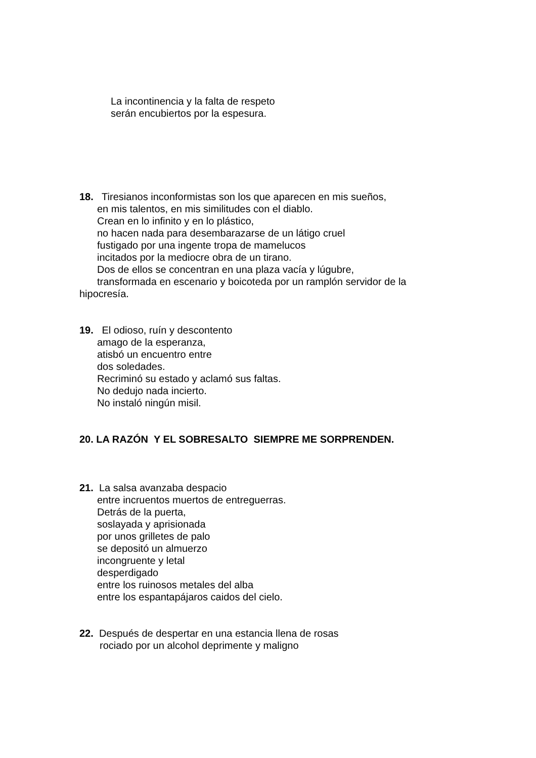La incontinencia y la falta de respeto
serán encubiertos por la espesura.
18. Tiresianos inconformistas son los que aparecen en mis sueños,
en mis talentos, en mis similitudes con el diablo.
Crean en lo infinito y en lo plástico,
no hacen nada para desembarazarse de un látigo cruel
fustigado por una ingente tropa de mamelucos
incitados por la mediocre obra de un tirano.
Dos de ellos se concentran en una plaza vacía y lúgubre,
transformada en escenario y boicoteda por un ramplón servidor de la
hipocresía.
19. El odioso, ruín y descontento
amago de la esperanza,
atisbó un encuentro entre
dos soledades.
Recriminó su estado y aclamó sus faltas.
No dedujo nada incierto.
No instaló ningún misil.
20. LA RAZÓN Y EL SOBRESALTO SIEMPRE ME SORPRENDEN.
21. La salsa avanzaba despacio
entre incruentos muertos de entreguerras.
Detrás de la puerta,
soslayada y aprisionada
por unos grilletes de palo
se depositó un almuerzo
incongruente y letal
desperdigado
entre los ruinosos metales del alba
entre los espantapájaros caidos del cielo.
22. Después de despertar en una estancia llena de rosas
rociado por un alcohol deprimente y maligno